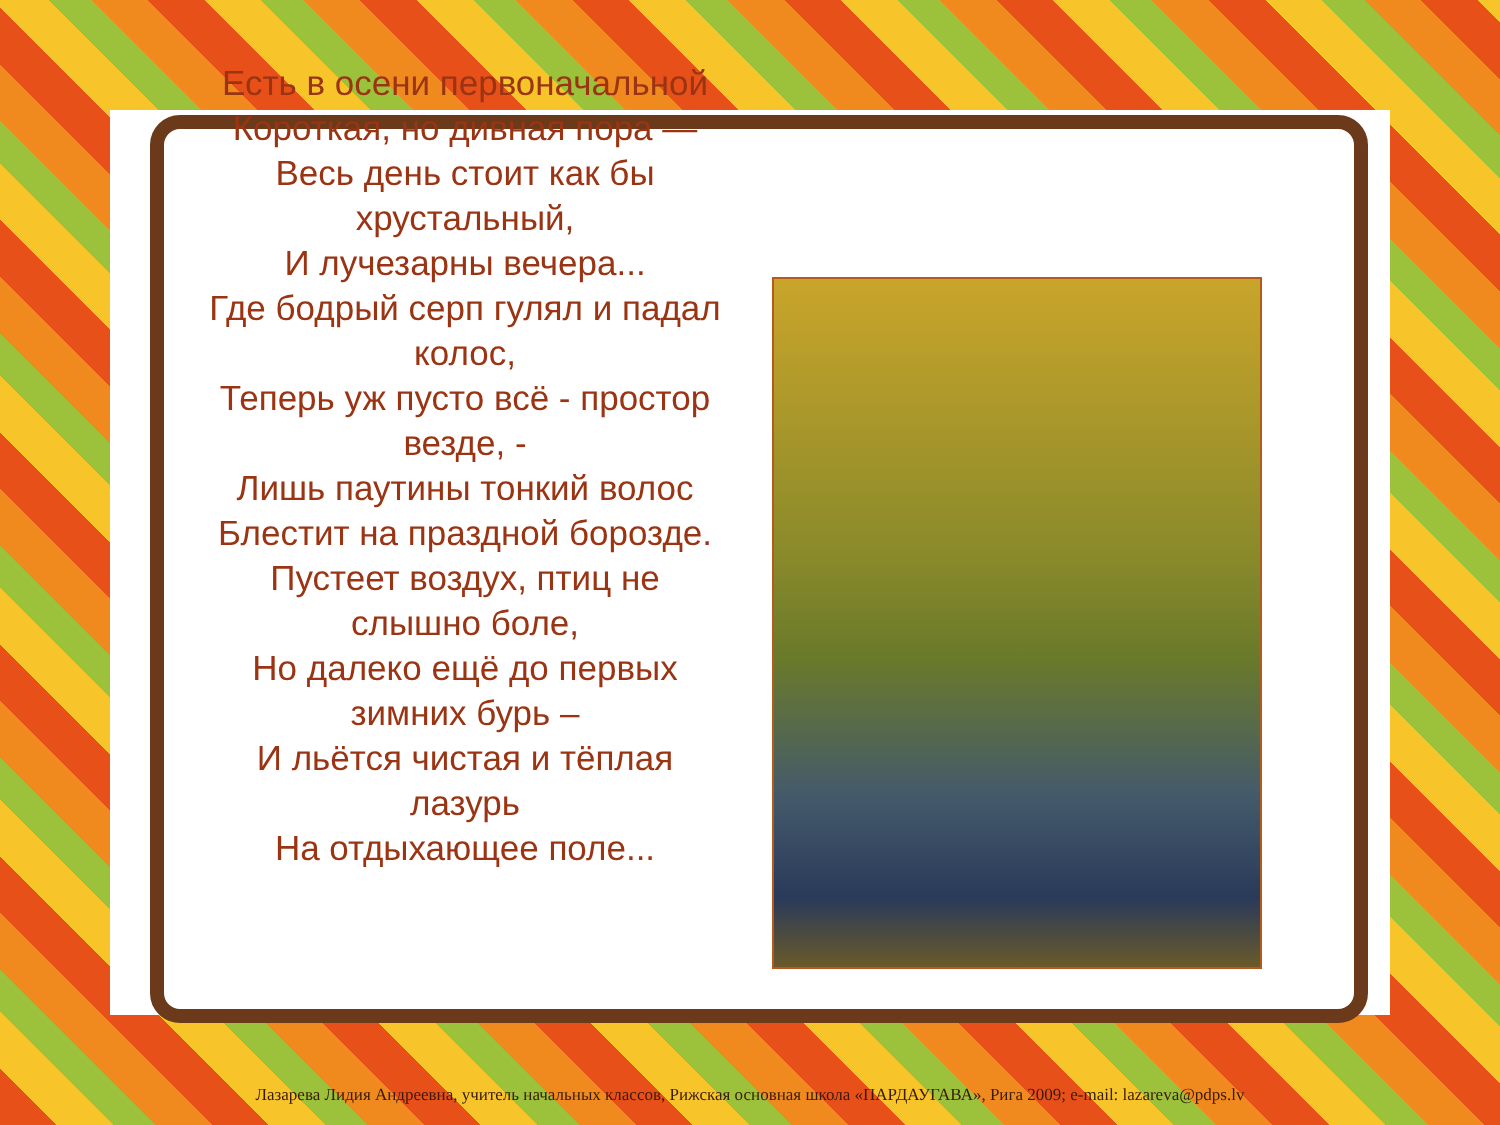Есть в осени первоначальной
Короткая, но дивная пора —
Весь день стоит как бы
хрустальный,
И лучезарны вечера...
Где бодрый серп гулял и падал
колос,
Теперь уж пусто всё - простор
везде, -
Лишь паутины тонкий волос
Блестит на праздной борозде.
Пустеет воздух, птиц не
слышно боле,
Но далеко ещё до первых
зимних бурь –
И льётся чистая и тёплая
лазурь
На отдыхающее поле...
Лазарева Лидия Андреевна, учитель начальных классов, Рижская основная школа «ПАРДАУГАВА», Рига 2009; e-mail: lazareva@pdps.lv